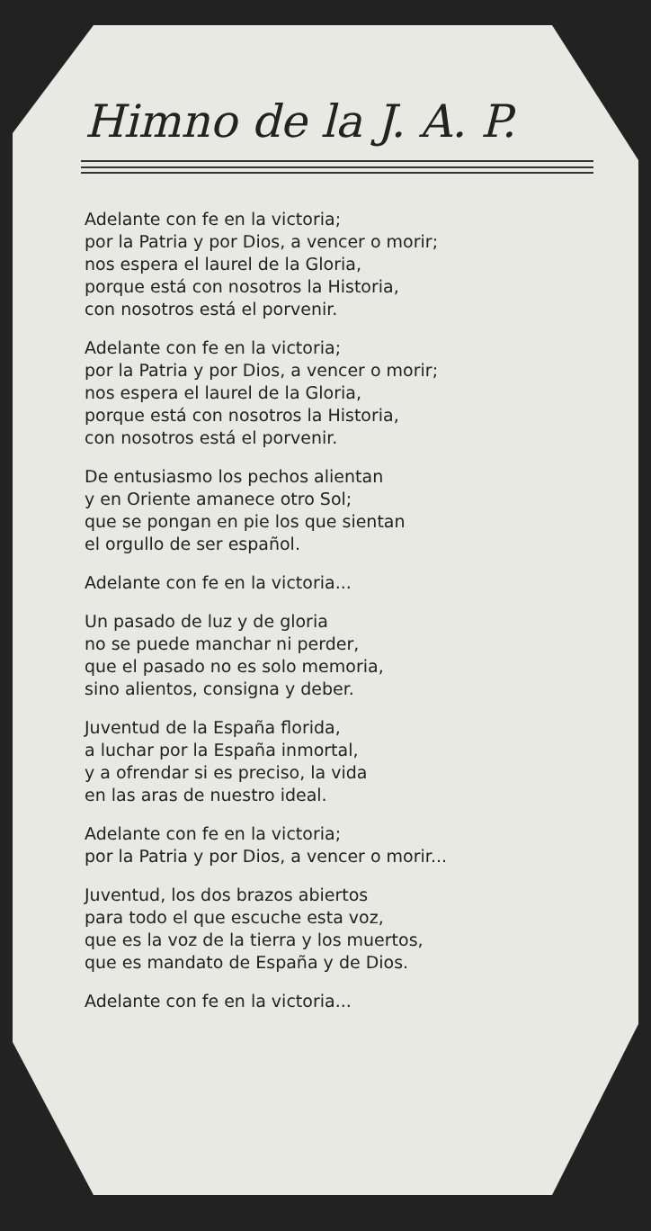Himno de la J. A. P.
Adelante con fe en la victoria;
por la Patria y por Dios, a vencer o morir;
nos espera el laurel de la Gloria,
porque está con nosotros la Historia,
con nosotros está el porvenir.
Adelante con fe en la victoria;
por la Patria y por Dios, a vencer o morir;
nos espera el laurel de la Gloria,
porque está con nosotros la Historia,
con nosotros está el porvenir.
De entusiasmo los pechos alientan
y en Oriente amanece otro Sol;
que se pongan en pie los que sientan
el orgullo de ser español.
Adelante con fe en la victoria...
Un pasado de luz y de gloria
no se puede manchar ni perder,
que el pasado no es solo memoria,
sino alientos, consigna y deber.
Juventud de la España florida,
a luchar por la España inmortal,
y a ofrendar si es preciso, la vida
en las aras de nuestro ideal.
Adelante con fe en la victoria;
por la Patria y por Dios, a vencer o morir...
Juventud, los dos brazos abiertos
para todo el que escuche esta voz,
que es la voz de la tierra y los muertos,
que es mandato de España y de Dios.
Adelante con fe en la victoria...